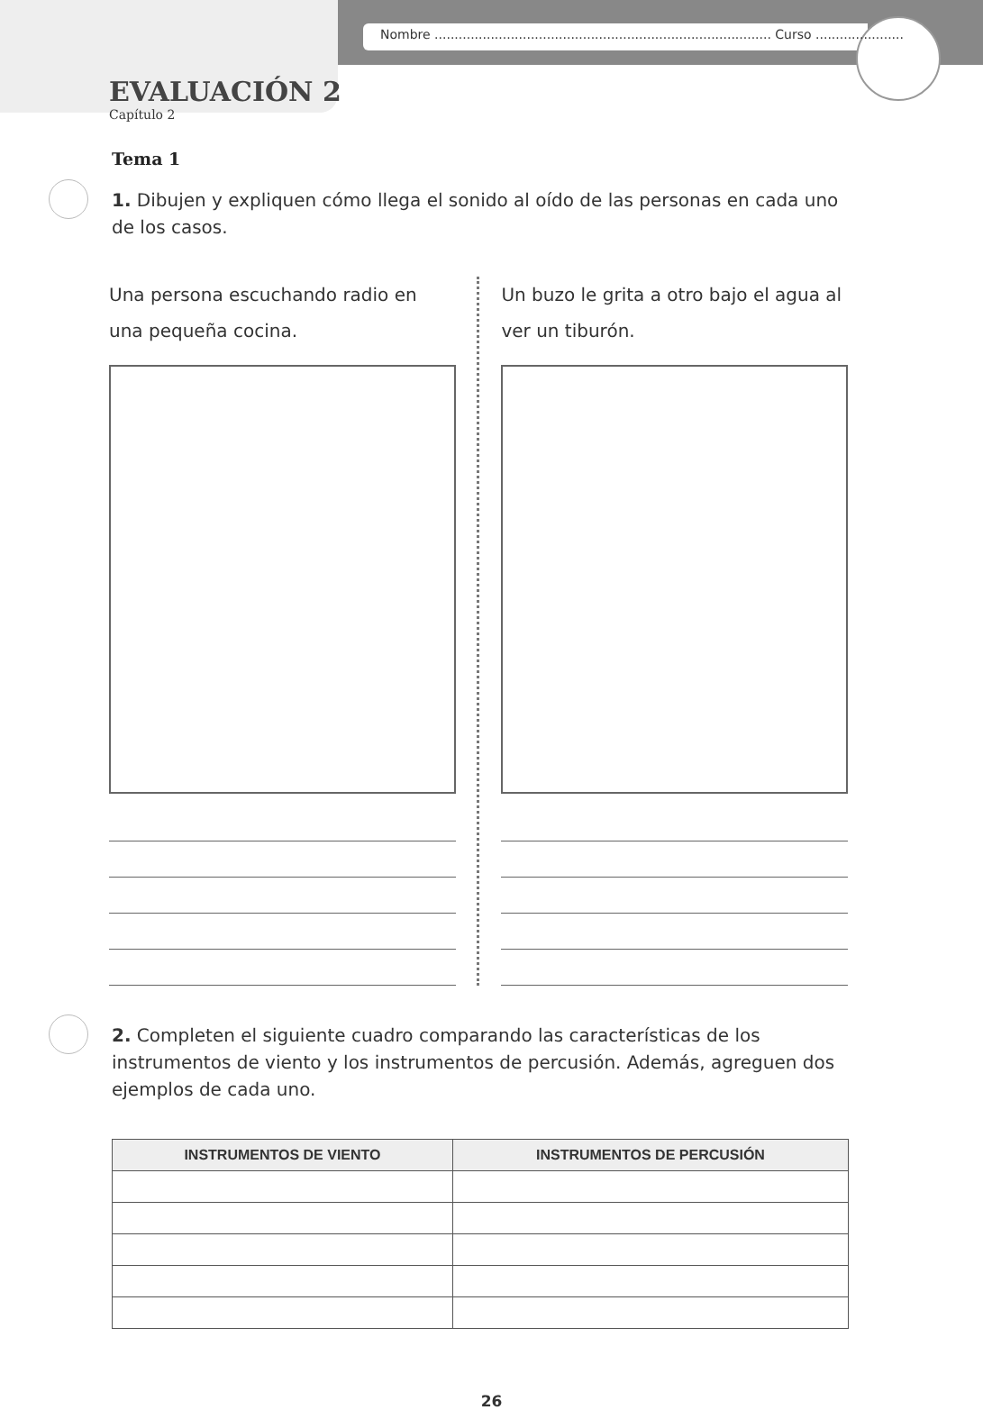Nombre .................................................................................... Curso ......................
EVALUACIÓN 2
Capítulo 2
Tema 1
1. Dibujen y expliquen cómo llega el sonido al oído de las personas en cada uno de los casos.
Una persona escuchando radio en una pequeña cocina.
Un buzo le grita a otro bajo el agua al ver un tiburón.
2. Completen el siguiente cuadro comparando las características de los instrumentos de viento y los instrumentos de percusión. Además, agreguen dos ejemplos de cada uno.
| INSTRUMENTOS DE VIENTO | INSTRUMENTOS DE PERCUSIÓN |
| --- | --- |
26